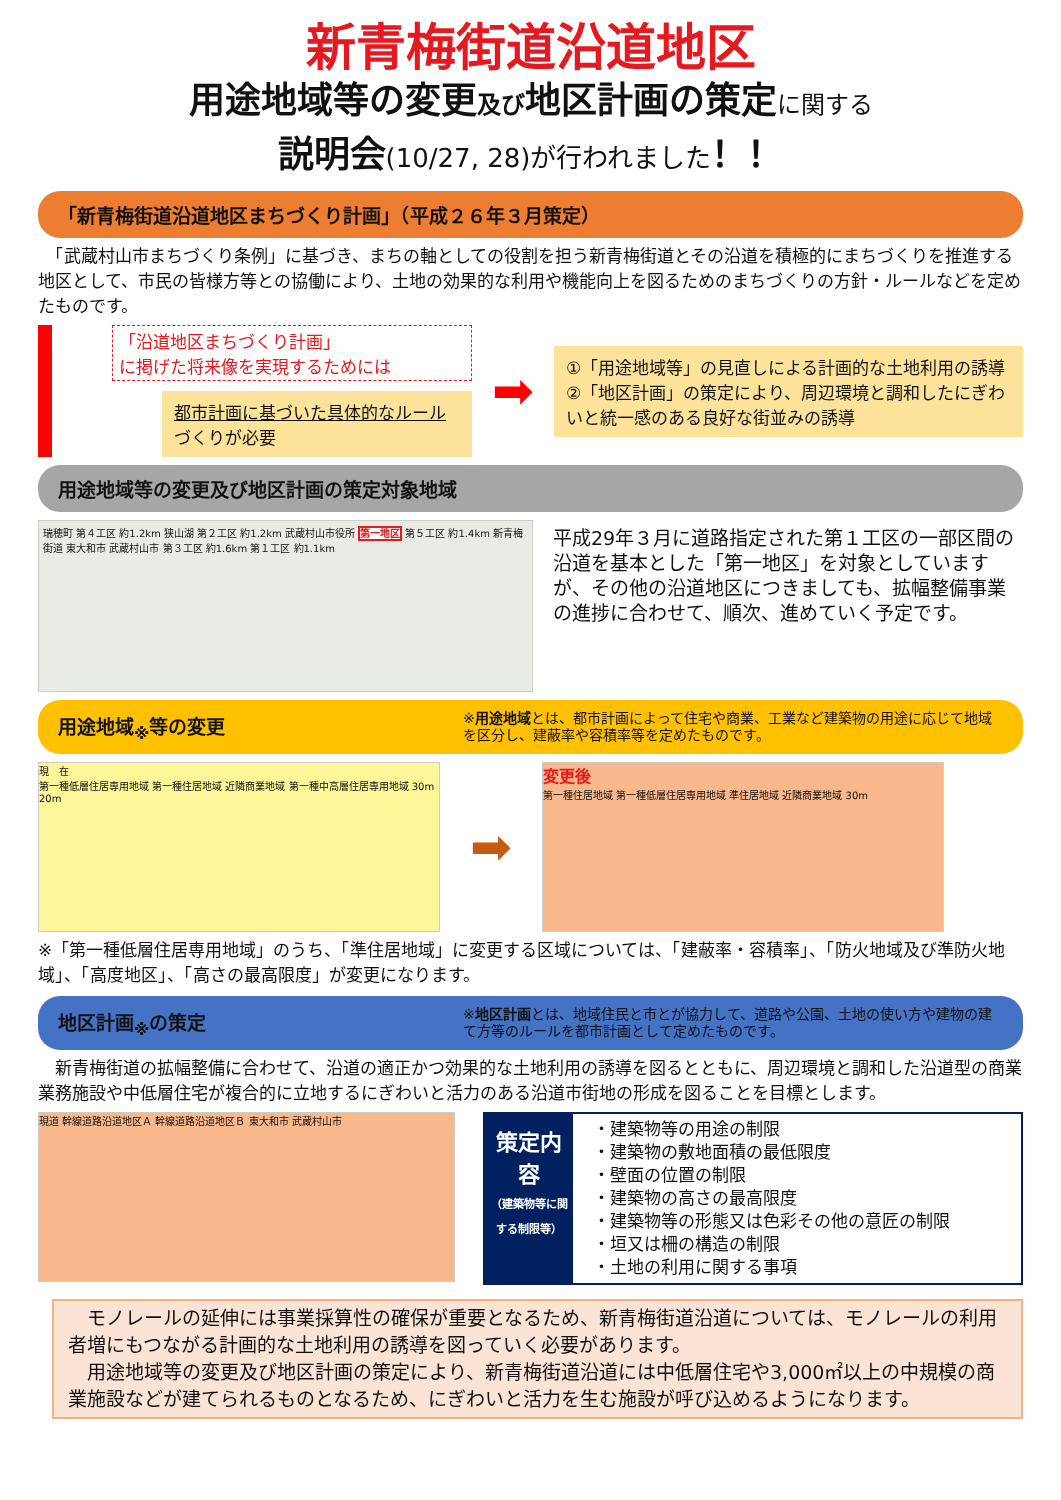新青梅街道沿道地区
用途地域等の変更及び地区計画の策定に関する
説明会(10/27, 28)が行われました！！
「新青梅街道沿道地区まちづくり計画」（平成２６年３月策定）
　「武蔵村山市まちづくり条例」に基づき、まちの軸としての役割を担う新青梅街道とその沿道を積極的にまちづくりを推進する地区として、市民の皆様方等との協働により、土地の効果的な利用や機能向上を図るためのまちづくりの方針・ルールなどを定めたものです。
「沿道地区まちづくり計画」
に掲げた将来像を実現するためには
都市計画に基づいた具体的なルールづくりが必要
➡
①「用途地域等」の見直しによる計画的な土地利用の誘導
②「地区計画」の策定により、周辺環境と調和したにぎわいと統一感のある良好な街並みの誘導
用途地域等の変更及び地区計画の策定対象地域
瑞穂町 第４工区 約1.2km 狭山湖 第２工区 約1.2km 武蔵村山市役所 第一地区 第５工区 約1.4km 新青梅街道 東大和市 武蔵村山市 第３工区 約1.6km 第１工区 約1.1km
平成29年３月に道路指定された第１工区の一部区間の沿道を基本とした「第一地区」を対象としていますが、その他の沿道地区につきましても、拡幅整備事業の進捗に合わせて、順次、進めていく予定です。
用途地域<sub>※</sub>等の変更 ※用途地域とは、都市計画によって住宅や商業、工業など建築物の用途に応じて地域を区分し、建蔽率や容積率等を定めたものです。
現　在
第一種低層住居専用地域 第一種住居地域 近隣商業地域 第一種中高層住居専用地域 30m 20m
➡
変更後
第一種住居地域 第一種低層住居専用地域 準住居地域 近隣商業地域 30m
※「第一種低層住居専用地域」のうち、「準住居地域」に変更する区域については、「建蔽率・容積率」、「防火地域及び準防火地域」、「高度地区」、「高さの最高限度」が変更になります。
地区計画<sub>※</sub>の策定 ※地区計画とは、地域住民と市とが協力して、道路や公園、土地の使い方や建物の建て方等のルールを都市計画として定めたものです。
　新青梅街道の拡幅整備に合わせて、沿道の適正かつ効果的な土地利用の誘導を図るとともに、周辺環境と調和した沿道型の商業業務施設や中低層住宅が複合的に立地するにぎわいと活力のある沿道市街地の形成を図ることを目標とします。
現道 幹線道路沿道地区Ａ 幹線道路沿道地区Ｂ 東大和市 武蔵村山市
策定内容
（建築物等に関する制限等）
・建築物等の用途の制限
・建築物の敷地面積の最低限度
・壁面の位置の制限
・建築物の高さの最高限度
・建築物等の形態又は色彩その他の意匠の制限
・垣又は柵の構造の制限
・土地の利用に関する事項
　モノレールの延伸には事業採算性の確保が重要となるため、新青梅街道沿道については、モノレールの利用者増にもつながる計画的な土地利用の誘導を図っていく必要があります。
　用途地域等の変更及び地区計画の策定により、新青梅街道沿道には中低層住宅や3,000㎡以上の中規模の商業施設などが建てられるものとなるため、にぎわいと活力を生む施設が呼び込めるようになります。